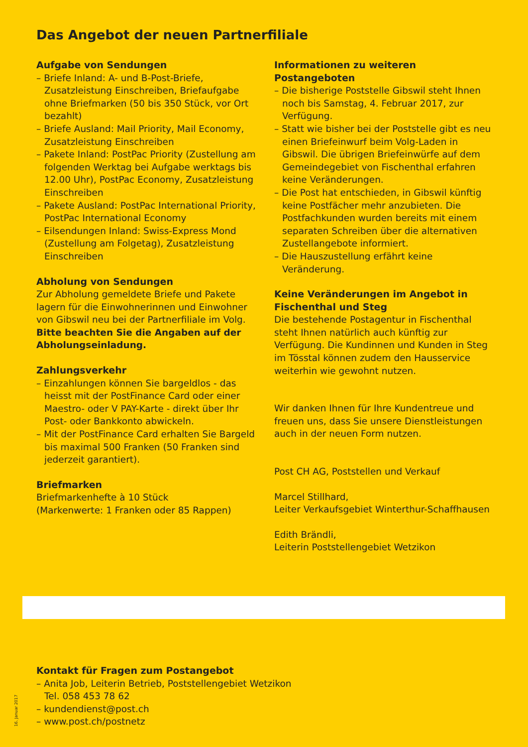Das Angebot der neuen Partnerfiliale
Aufgabe von Sendungen
– Briefe Inland: A- und B-Post-Briefe, Zusatzleistung Einschreiben, Briefaufgabe ohne Briefmarken (50 bis 350 Stück, vor Ort bezahlt)
– Briefe Ausland: Mail Priority, Mail Economy, Zusatzleistung Einschreiben
– Pakete Inland: PostPac Priority (Zustellung am folgenden Werktag bei Aufgabe werktags bis 12.00 Uhr), PostPac Economy, Zusatzleistung Einschreiben
– Pakete Ausland: PostPac International Priority, PostPac International Economy
– Eilsendungen Inland: Swiss-Express Mond (Zustellung am Folgetag), Zusatzleistung Einschreiben
Abholung von Sendungen
Zur Abholung gemeldete Briefe und Pakete lagern für die Einwohnerinnen und Einwohner von Gibswil neu bei der Partnerfiliale im Volg. Bitte beachten Sie die Angaben auf der Abholungseinladung.
Zahlungsverkehr
– Einzahlungen können Sie bargeldlos - das heisst mit der PostFinance Card oder einer Maestro- oder V PAY-Karte - direkt über Ihr Post- oder Bankkonto abwickeln.
– Mit der PostFinance Card erhalten Sie Bargeld bis maximal 500 Franken (50 Franken sind jederzeit garantiert).
Briefmarken
Briefmarkenhefte à 10 Stück
(Markenwerte: 1 Franken oder 85 Rappen)
Informationen zu weiteren Postangeboten
– Die bisherige Poststelle Gibswil steht Ihnen noch bis Samstag, 4. Februar 2017, zur Verfügung.
– Statt wie bisher bei der Poststelle gibt es neu einen Briefeinwurf beim Volg-Laden in Gibswil. Die übrigen Briefeinwürfe auf dem Gemeindegebiet von Fischenthal erfahren keine Veränderungen.
– Die Post hat entschieden, in Gibswil künftig keine Postfächer mehr anzubieten. Die Postfachkunden wurden bereits mit einem separaten Schreiben über die alternativen Zustellangebote informiert.
– Die Hauszustellung erfährt keine Veränderung.
Keine Veränderungen im Angebot in Fischenthal und Steg
Die bestehende Postagentur in Fischenthal steht Ihnen natürlich auch künftig zur Verfügung. Die Kundinnen und Kunden in Steg im Tösstal können zudem den Hausservice weiterhin wie gewohnt nutzen.
Wir danken Ihnen für Ihre Kundentreue und freuen uns, dass Sie unsere Dienstleistungen auch in der neuen Form nutzen.
Post CH AG, Poststellen und Verkauf
Marcel Stillhard,
Leiter Verkaufsgebiet Winterthur-Schaffhausen
Edith Brändli,
Leiterin Poststellengebiet Wetzikon
Kontakt für Fragen zum Postangebot
– Anita Job, Leiterin Betrieb, Poststellengebiet Wetzikon
Tel. 058 453 78 62
– kundendienst@post.ch
– www.post.ch/postnetz
16. Januar 2017